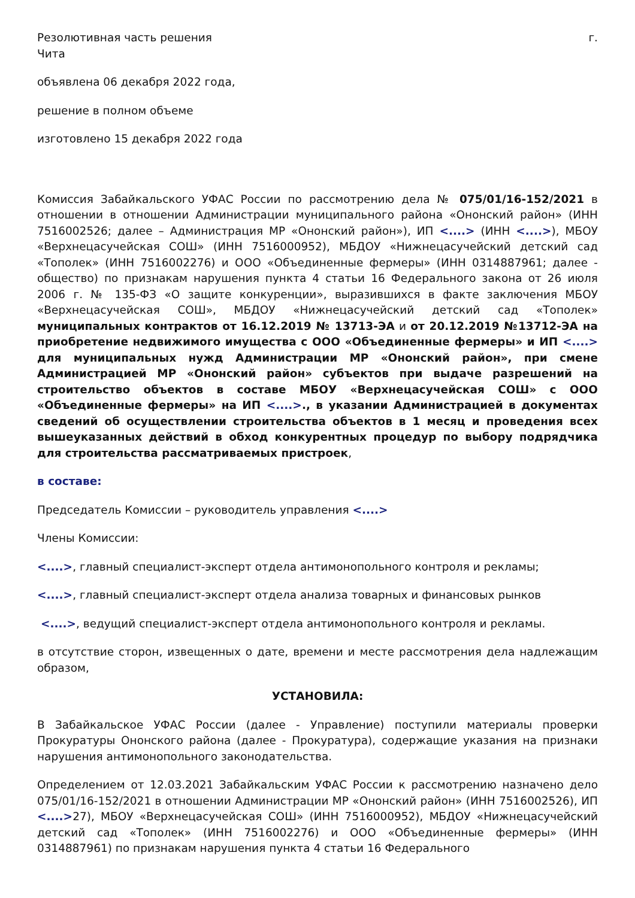Резолютивная часть решения г.
Чита
объявлена 06 декабря 2022 года,
решение в полном объеме
изготовлено 15 декабря 2022 года
Комиссия Забайкальского УФАС России по рассмотрению дела № 075/01/16-152/2021 в отношении в отношении Администрации муниципального района «Ононский район» (ИНН 7516002526; далее – Администрация МР «Ононский район»), ИП <....> (ИНН <....>), МБОУ «Верхнецасучейская СОШ» (ИНН 7516000952), МБДОУ «Нижнецасучейский детский сад «Тополек» (ИНН 7516002276) и ООО «Объединенные фермеры» (ИНН 0314887961; далее - общество) по признакам нарушения пункта 4 статьи 16 Федерального закона от 26 июля 2006 г. № 135-ФЗ «О защите конкуренции», выразившихся в факте заключения МБОУ «Верхнецасучейская СОШ», МБДОУ «Нижнецасучейский детский сад «Тополек» муниципальных контрактов от 16.12.2019 № 13713-ЭА и от 20.12.2019 №13712-ЭА на приобретение недвижимого имущества с ООО «Объединенные фермеры» и ИП <....> для муниципальных нужд Администрации МР «Ононский район», при смене Администрацией МР «Ононский район» субъектов при выдаче разрешений на строительство объектов в составе МБОУ «Верхнецасучейская СОШ» с ООО «Объединенные фермеры» на ИП <....>., в указании Администрацией в документах сведений об осуществлении строительства объектов в 1 месяц и проведения всех вышеуказанных действий в обход конкурентных процедур по выбору подрядчика для строительства рассматриваемых пристроек,
в составе:
Председатель Комиссии – руководитель управления <....>
Члены Комиссии:
<....>, главный специалист-эксперт отдела антимонопольного контроля и рекламы;
<....>, главный специалист-эксперт отдела анализа товарных и финансовых рынков
<....>, ведущий специалист-эксперт отдела антимонопольного контроля и рекламы.
в отсутствие сторон, извещенных о дате, времени и месте рассмотрения дела надлежащим образом,
УСТАНОВИЛА:
В Забайкальское УФАС России (далее - Управление) поступили материалы проверки Прокуратуры Ононского района (далее - Прокуратура), содержащие указания на признаки нарушения антимонопольного законодательства.
Определением от 12.03.2021 Забайкальским УФАС России к рассмотрению назначено дело 075/01/16-152/2021 в отношении Администрации МР «Ононский район» (ИНН 7516002526), ИП <....>27), МБОУ «Верхнецасучейская СОШ» (ИНН 7516000952), МБДОУ «Нижнецасучейский детский сад «Тополек» (ИНН 7516002276) и ООО «Объединенные фермеры» (ИНН 0314887961) по признакам нарушения пункта 4 статьи 16 Федерального